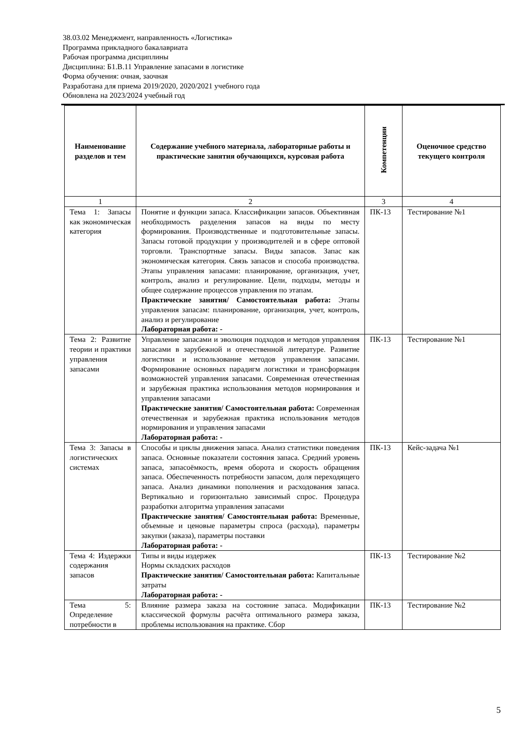38.03.02 Менеджмент, направленность «Логистика»
Программа прикладного бакалавриата
Рабочая программа дисциплины
Дисциплина: Б1.В.11 Управление запасами в логистике
Форма обучения: очная, заочная
Разработана для приема 2019/2020, 2020/2021 учебного года
Обновлена на 2023/2024 учебный год
| Наименование разделов и тем | Содержание учебного материала, лабораторные работы и практические занятия обучающихся, курсовая работа | Компетенции | Оценочное средство текущего контроля |
| --- | --- | --- | --- |
| 1 | 2 | 3 | 4 |
| Тема 1: Запасы как экономическая категория | Понятие и функции запаса. Классификации запасов. Объективная необходимость разделения запасов на виды по месту формирования. Производственные и подготовительные запасы. Запасы готовой продукции у производителей и в сфере оптовой торговли. Транспортные запасы. Виды запасов. Запас как экономическая категория. Связь запасов и способа производства. Этапы управления запасами: планирование, организация, учет, контроль, анализ и регулирование. Цели, подходы, методы и общее содержание процессов управления по этапам. Практические занятия/ Самостоятельная работа: Этапы управления запасам: планирование, организация, учет, контроль, анализ и регулирование Лабораторная работа: - | ПК-13 | Тестирование №1 |
| Тема 2: Развитие теории и практики управления запасами | Управление запасами и эволюция подходов и методов управления запасами в зарубежной и отечественной литературе. Развитие логистики и использование методов управления запасами. Формирование основных парадигм логистики и трансформация возможностей управления запасами. Современная отечественная и зарубежная практика использования методов нормирования и управления запасами Практические занятия/ Самостоятельная работа: Современная отечественная и зарубежная практика использования методов нормирования и управления запасами Лабораторная работа: - | ПК-13 | Тестирование №1 |
| Тема 3: Запасы в логистических системах | Способы и циклы движения запаса. Анализ статистики поведения запаса. Основные показатели состояния запаса. Средний уровень запаса, запасоёмкость, время оборота и скорость обращения запаса. Обеспеченность потребности запасом, доля переходящего запаса. Анализ динамики пополнения и расходования запаса. Вертикально и горизонтально зависимый спрос. Процедура разработки алгоритма управления запасами Практические занятия/ Самостоятельная работа: Временные, объемные и ценовые параметры спроса (расхода), параметры закупки (заказа), параметры поставки Лабораторная работа: - | ПК-13 | Кейс-задача №1 |
| Тема 4: Издержки содержания запасов | Типы и виды издержек Нормы складских расходов Практические занятия/ Самостоятельная работа: Капитальные затраты Лабораторная работа: - | ПК-13 | Тестирование №2 |
| Тема 5: Определение потребности в | Влияние размера заказа на состояние запаса. Модификации классической формулы расчёта оптимального размера заказа, проблемы использования на практике. Сбор | ПК-13 | Тестирование №2 |
5